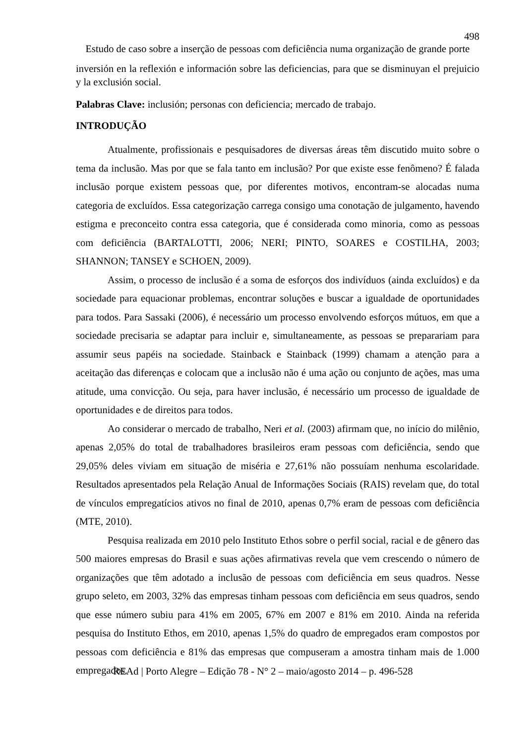498
Estudo de caso sobre a inserção de pessoas com deficiência numa organização de grande porte
inversión en la reflexión e información sobre las deficiencias, para que se disminuyan el prejuicio y la exclusión social.
Palabras Clave: inclusión; personas con deficiencia; mercado de trabajo.
INTRODUÇÃO
Atualmente, profissionais e pesquisadores de diversas áreas têm discutido muito sobre o tema da inclusão. Mas por que se fala tanto em inclusão? Por que existe esse fenômeno? É falada inclusão porque existem pessoas que, por diferentes motivos, encontram-se alocadas numa categoria de excluídos. Essa categorização carrega consigo uma conotação de julgamento, havendo estigma e preconceito contra essa categoria, que é considerada como minoria, como as pessoas com deficiência (BARTALOTTI, 2006; NERI; PINTO, SOARES e COSTILHA, 2003; SHANNON; TANSEY e SCHOEN, 2009).
Assim, o processo de inclusão é a soma de esforços dos indivíduos (ainda excluídos) e da sociedade para equacionar problemas, encontrar soluções e buscar a igualdade de oportunidades para todos. Para Sassaki (2006), é necessário um processo envolvendo esforços mútuos, em que a sociedade precisaria se adaptar para incluir e, simultaneamente, as pessoas se preparariam para assumir seus papéis na sociedade. Stainback e Stainback (1999) chamam a atenção para a aceitação das diferenças e colocam que a inclusão não é uma ação ou conjunto de ações, mas uma atitude, uma convicção. Ou seja, para haver inclusão, é necessário um processo de igualdade de oportunidades e de direitos para todos.
Ao considerar o mercado de trabalho, Neri et al. (2003) afirmam que, no início do milênio, apenas 2,05% do total de trabalhadores brasileiros eram pessoas com deficiência, sendo que 29,05% deles viviam em situação de miséria e 27,61% não possuíam nenhuma escolaridade. Resultados apresentados pela Relação Anual de Informações Sociais (RAIS) revelam que, do total de vínculos empregatícios ativos no final de 2010, apenas 0,7% eram de pessoas com deficiência (MTE, 2010).
Pesquisa realizada em 2010 pelo Instituto Ethos sobre o perfil social, racial e de gênero das 500 maiores empresas do Brasil e suas ações afirmativas revela que vem crescendo o número de organizações que têm adotado a inclusão de pessoas com deficiência em seus quadros. Nesse grupo seleto, em 2003, 32% das empresas tinham pessoas com deficiência em seus quadros, sendo que esse número subiu para 41% em 2005, 67% em 2007 e 81% em 2010. Ainda na referida pesquisa do Instituto Ethos, em 2010, apenas 1,5% do quadro de empregados eram compostos por pessoas com deficiência e 81% das empresas que compuseram a amostra tinham mais de 1.000 empregados.
REAd | Porto Alegre – Edição 78 - N° 2 – maio/agosto 2014 – p. 496-528